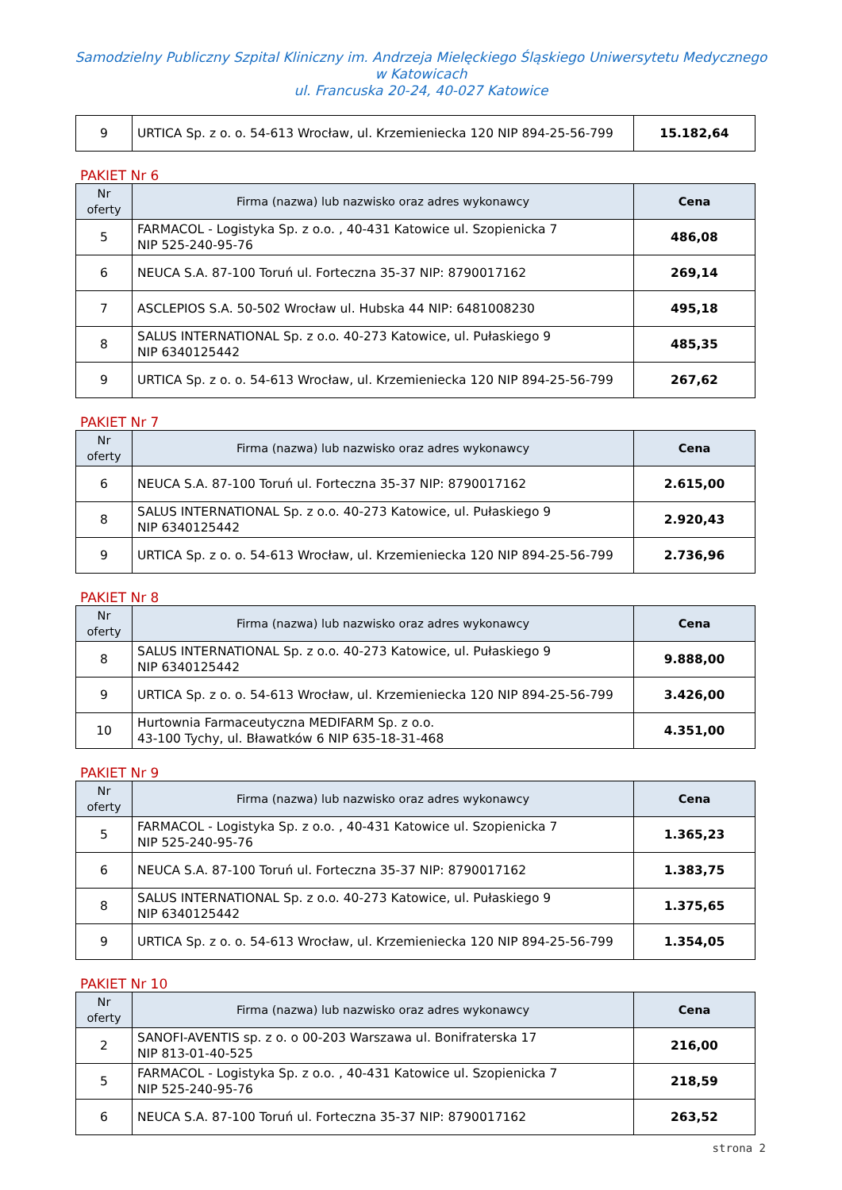Samodzielny Publiczny Szpital Kliniczny im. Andrzeja Mielęckiego Śląskiego Uniwersytetu Medycznego
w Katowicach
ul. Francuska 20-24, 40-027 Katowice
| 9 | URTICA Sp. z o. o. 54-613 Wrocław, ul. Krzemieniecka 120 NIP 894-25-56-799 | 15.182,64 |
PAKIET Nr 6
| Nr oferty | Firma (nazwa) lub nazwisko oraz adres wykonawcy | Cena |
| --- | --- | --- |
| 5 | FARMACOL - Logistyka Sp. z o.o. , 40-431 Katowice ul. Szopienicka 7 NIP 525-240-95-76 | 486,08 |
| 6 | NEUCA S.A. 87-100 Toruń ul. Forteczna 35-37 NIP: 8790017162 | 269,14 |
| 7 | ASCLEPIOS S.A. 50-502 Wrocław ul. Hubska 44 NIP: 6481008230 | 495,18 |
| 8 | SALUS INTERNATIONAL Sp. z o.o. 40-273 Katowice, ul. Pułaskiego 9 NIP 6340125442 | 485,35 |
| 9 | URTICA Sp. z o. o. 54-613 Wrocław, ul. Krzemieniecka 120 NIP 894-25-56-799 | 267,62 |
PAKIET Nr 7
| Nr oferty | Firma (nazwa) lub nazwisko oraz adres wykonawcy | Cena |
| --- | --- | --- |
| 6 | NEUCA S.A. 87-100 Toruń ul. Forteczna 35-37 NIP: 8790017162 | 2.615,00 |
| 8 | SALUS INTERNATIONAL Sp. z o.o. 40-273 Katowice, ul. Pułaskiego 9 NIP 6340125442 | 2.920,43 |
| 9 | URTICA Sp. z o. o. 54-613 Wrocław, ul. Krzemieniecka 120 NIP 894-25-56-799 | 2.736,96 |
PAKIET Nr 8
| Nr oferty | Firma (nazwa) lub nazwisko oraz adres wykonawcy | Cena |
| --- | --- | --- |
| 8 | SALUS INTERNATIONAL Sp. z o.o. 40-273 Katowice, ul. Pułaskiego 9 NIP 6340125442 | 9.888,00 |
| 9 | URTICA Sp. z o. o. 54-613 Wrocław, ul. Krzemieniecka 120 NIP 894-25-56-799 | 3.426,00 |
| 10 | Hurtownia Farmaceutyczna MEDIFARM Sp. z o.o. 43-100 Tychy, ul. Bławatków 6 NIP 635-18-31-468 | 4.351,00 |
PAKIET Nr 9
| Nr oferty | Firma (nazwa) lub nazwisko oraz adres wykonawcy | Cena |
| --- | --- | --- |
| 5 | FARMACOL - Logistyka Sp. z o.o. , 40-431 Katowice ul. Szopienicka 7 NIP 525-240-95-76 | 1.365,23 |
| 6 | NEUCA S.A. 87-100 Toruń ul. Forteczna 35-37 NIP: 8790017162 | 1.383,75 |
| 8 | SALUS INTERNATIONAL Sp. z o.o. 40-273 Katowice, ul. Pułaskiego 9 NIP 6340125442 | 1.375,65 |
| 9 | URTICA Sp. z o. o. 54-613 Wrocław, ul. Krzemieniecka 120 NIP 894-25-56-799 | 1.354,05 |
PAKIET Nr 10
| Nr oferty | Firma (nazwa) lub nazwisko oraz adres wykonawcy | Cena |
| --- | --- | --- |
| 2 | SANOFI-AVENTIS sp. z o. o 00-203 Warszawa ul. Bonifraterska 17 NIP 813-01-40-525 | 216,00 |
| 5 | FARMACOL - Logistyka Sp. z o.o. , 40-431 Katowice ul. Szopienicka 7 NIP 525-240-95-76 | 218,59 |
| 6 | NEUCA S.A. 87-100 Toruń ul. Forteczna 35-37 NIP: 8790017162 | 263,52 |
strona 2